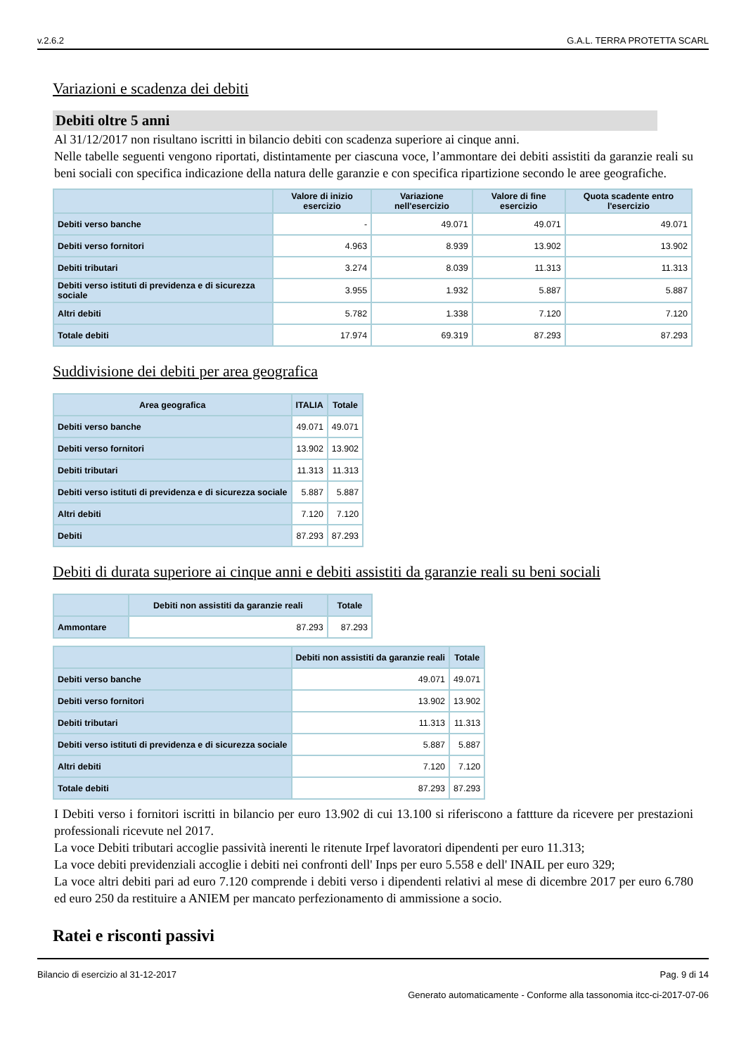v.2.6.2 G.A.L. TERRA PROTETTA SCARL
Variazioni e scadenza dei debiti
Debiti oltre 5 anni
Al 31/12/2017 non risultano iscritti in bilancio debiti con scadenza superiore ai cinque anni.
Nelle tabelle seguenti vengono riportati, distintamente per ciascuna voce, l’ammontare dei debiti assistiti da garanzie reali su beni sociali con specifica indicazione della natura delle garanzie e con specifica ripartizione secondo le aree geografiche.
| | Valore di inizio esercizio | Variazione nell'esercizio | Valore di fine esercizio | Quota scadente entro l'esercizio |
| --- | --- | --- | --- | --- |
| Debiti verso banche | - | 49.071 | 49.071 | 49.071 |
| Debiti verso fornitori | 4.963 | 8.939 | 13.902 | 13.902 |
| Debiti tributari | 3.274 | 8.039 | 11.313 | 11.313 |
| Debiti verso istituti di previdenza e di sicurezza sociale | 3.955 | 1.932 | 5.887 | 5.887 |
| Altri debiti | 5.782 | 1.338 | 7.120 | 7.120 |
| Totale debiti | 17.974 | 69.319 | 87.293 | 87.293 |
Suddivisione dei debiti per area geografica
| Area geografica | ITALIA | Totale |
| --- | --- | --- |
| Debiti verso banche | 49.071 | 49.071 |
| Debiti verso fornitori | 13.902 | 13.902 |
| Debiti tributari | 11.313 | 11.313 |
| Debiti verso istituti di previdenza e di sicurezza sociale | 5.887 | 5.887 |
| Altri debiti | 7.120 | 7.120 |
| Debiti | 87.293 | 87.293 |
Debiti di durata superiore ai cinque anni e debiti assistiti da garanzie reali su beni sociali
| | Debiti non assistiti da garanzie reali | Totale |
| --- | --- | --- |
| Ammontare | 87.293 | 87.293 |
| | Debiti non assistiti da garanzie reali | Totale |
| --- | --- | --- |
| Debiti verso banche | 49.071 | 49.071 |
| Debiti verso fornitori | 13.902 | 13.902 |
| Debiti tributari | 11.313 | 11.313 |
| Debiti verso istituti di previdenza e di sicurezza sociale | 5.887 | 5.887 |
| Altri debiti | 7.120 | 7.120 |
| Totale debiti | 87.293 | 87.293 |
I Debiti verso i fornitori iscritti in bilancio per euro 13.902 di cui 13.100 si riferiscono a fattture da ricevere per prestazioni professionali ricevute nel 2017.
La voce Debiti tributari accoglie passività inerenti le ritenute Irpef lavoratori dipendenti per euro 11.313;
La voce debiti previdenziali accoglie i debiti nei confronti dell' Inps per euro 5.558 e dell' INAIL per euro 329;
La voce altri debiti pari ad euro 7.120 comprende i debiti verso i dipendenti relativi al mese di dicembre 2017 per euro 6.780 ed euro 250 da restituire a ANIEM per mancato perfezionamento di ammissione a socio.
Ratei e risconti passivi
Bilancio di esercizio al 31-12-2017 Pag. 9 di 14
Generato automaticamente - Conforme alla tassonomia itcc-ci-2017-07-06